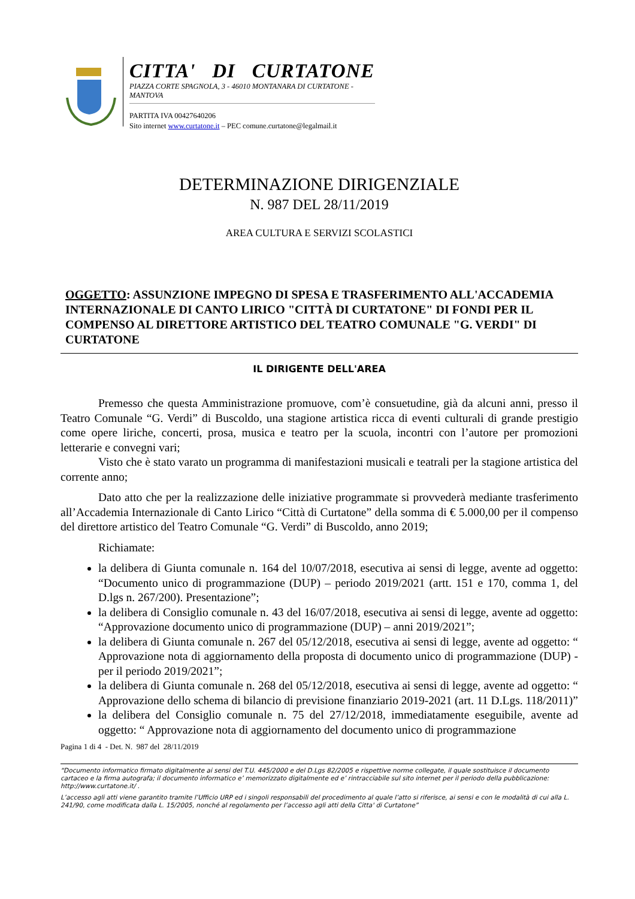CITTA' DI CURTATONE
PIAZZA CORTE SPAGNOLA, 3 - 46010 MONTANARA DI CURTATONE - MANTOVA
PARTITA IVA 00427640206
Sito internet www.curtatone.it – PEC comune.curtatone@legalmail.it
DETERMINAZIONE DIRIGENZIALE
N. 987 DEL 28/11/2019
AREA CULTURA E SERVIZI SCOLASTICI
OGGETTO: ASSUNZIONE IMPEGNO DI SPESA E TRASFERIMENTO ALL'ACCADEMIA INTERNAZIONALE DI CANTO LIRICO "CITTÀ DI CURTATONE" DI FONDI PER IL COMPENSO AL DIRETTORE ARTISTICO DEL TEATRO COMUNALE "G. VERDI" DI CURTATONE
IL DIRIGENTE DELL'AREA
Premesso che questa Amministrazione promuove, com’è consuetudine, già da alcuni anni, presso il Teatro Comunale “G. Verdi” di Buscoldo, una stagione artistica ricca di eventi culturali di grande prestigio come opere liriche, concerti, prosa, musica e teatro per la scuola, incontri con l’autore per promozioni letterarie e convegni vari;
Visto che è stato varato un programma di manifestazioni musicali e teatrali per la stagione artistica del corrente anno;
Dato atto che per la realizzazione delle iniziative programmate si provvederà mediante trasferimento all’Accademia Internazionale di Canto Lirico “Città di Curtatone” della somma di € 5.000,00 per il compenso del direttore artistico del Teatro Comunale “G. Verdi” di Buscoldo, anno 2019;
Richiamate:
la delibera di Giunta comunale n. 164 del 10/07/2018, esecutiva ai sensi di legge, avente ad oggetto: “Documento unico di programmazione (DUP) – periodo 2019/2021 (artt. 151 e 170, comma 1, del D.lgs n. 267/200). Presentazione”;
la delibera di Consiglio comunale n. 43 del 16/07/2018, esecutiva ai sensi di legge, avente ad oggetto: “Approvazione documento unico di programmazione (DUP) – anni 2019/2021”;
la delibera di Giunta comunale n. 267 del 05/12/2018, esecutiva ai sensi di legge, avente ad oggetto: “ Approvazione nota di aggiornamento della proposta di documento unico di programmazione (DUP) - per il periodo 2019/2021”;
la delibera di Giunta comunale n. 268 del 05/12/2018, esecutiva ai sensi di legge, avente ad oggetto: “ Approvazione dello schema di bilancio di previsione finanziario 2019-2021 (art. 11 D.Lgs. 118/2011)”
la delibera del Consiglio comunale n. 75 del 27/12/2018, immediatamente eseguibile, avente ad oggetto: “ Approvazione nota di aggiornamento del documento unico di programmazione
Pagina 1 di 4 - Det. N. 987 del 28/11/2019
“Documento informatico firmato digitalmente ai sensi del T.U. 445/2000 e del D.Lgs 82/2005 e rispettive norme collegate, il quale sostituisce il documento cartaceo e la firma autografa; il documento informatico e’ memorizzato digitalmente ed e’ rintracciabile sul sito internet per il periodo della pubblicazione: http://www.curtatone.it/ .
L’accesso agli atti viene garantito tramite l’Ufficio URP ed i singoli responsabili del procedimento al quale l’atto si riferisce, ai sensi e con le modalità di cui alla L. 241/90, come modificata dalla L. 15/2005, nonché al regolamento per l’accesso agli atti della Citta' di Curtatone”